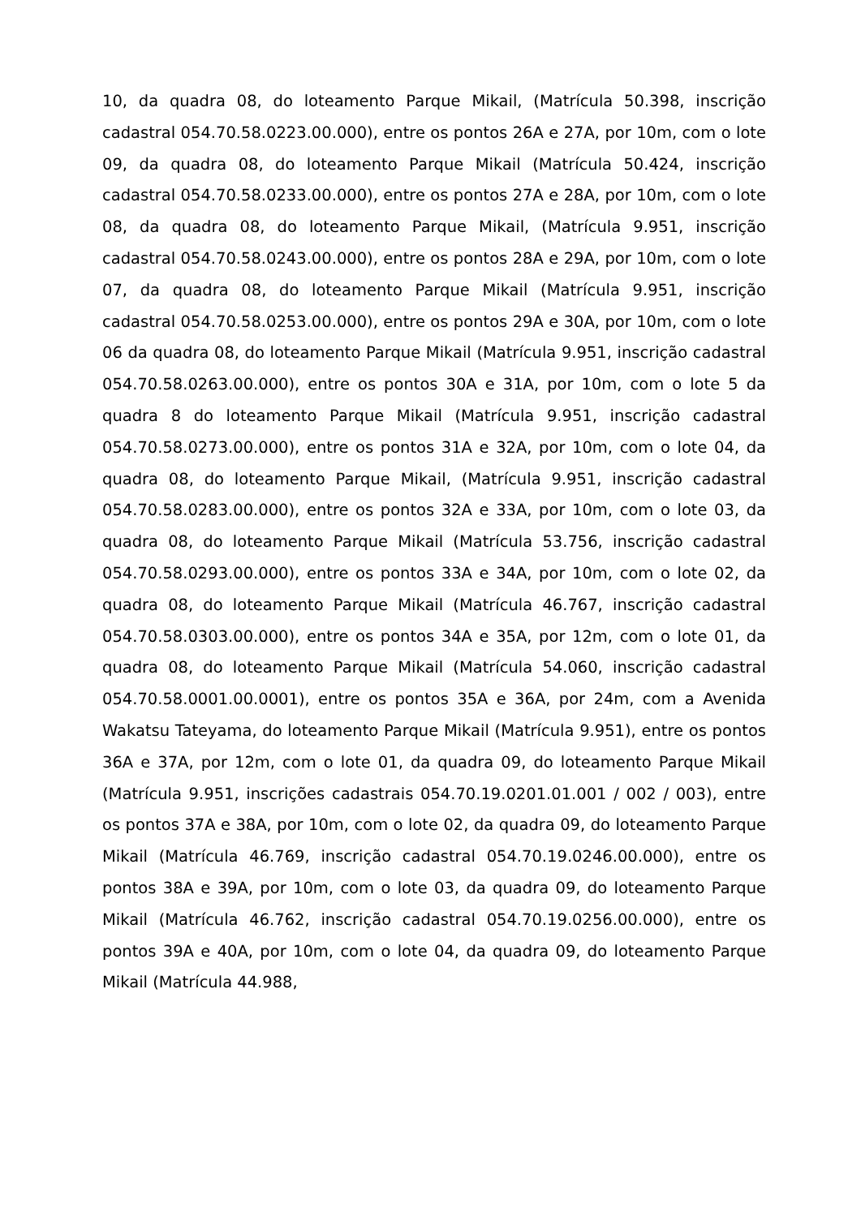10, da quadra 08, do loteamento Parque Mikail, (Matrícula 50.398, inscrição cadastral 054.70.58.0223.00.000), entre os pontos 26A e 27A, por 10m, com o lote 09, da quadra 08, do loteamento Parque Mikail (Matrícula 50.424, inscrição cadastral 054.70.58.0233.00.000), entre os pontos 27A e 28A, por 10m, com o lote 08, da quadra 08, do loteamento Parque Mikail, (Matrícula 9.951, inscrição cadastral 054.70.58.0243.00.000), entre os pontos 28A e 29A, por 10m, com o lote 07, da quadra 08, do loteamento Parque Mikail (Matrícula 9.951, inscrição cadastral 054.70.58.0253.00.000), entre os pontos 29A e 30A, por 10m, com o lote 06 da quadra 08, do loteamento Parque Mikail (Matrícula 9.951, inscrição cadastral 054.70.58.0263.00.000), entre os pontos 30A e 31A, por 10m, com o lote 5 da quadra 8 do loteamento Parque Mikail (Matrícula 9.951, inscrição cadastral 054.70.58.0273.00.000), entre os pontos 31A e 32A, por 10m, com o lote 04, da quadra 08, do loteamento Parque Mikail, (Matrícula 9.951, inscrição cadastral 054.70.58.0283.00.000), entre os pontos 32A e 33A, por 10m, com o lote 03, da quadra 08, do loteamento Parque Mikail (Matrícula 53.756, inscrição cadastral 054.70.58.0293.00.000), entre os pontos 33A e 34A, por 10m, com o lote 02, da quadra 08, do loteamento Parque Mikail (Matrícula 46.767, inscrição cadastral 054.70.58.0303.00.000), entre os pontos 34A e 35A, por 12m, com o lote 01, da quadra 08, do loteamento Parque Mikail (Matrícula 54.060, inscrição cadastral 054.70.58.0001.00.0001), entre os pontos 35A e 36A, por 24m, com a Avenida Wakatsu Tateyama, do loteamento Parque Mikail (Matrícula 9.951), entre os pontos 36A e 37A, por 12m, com o lote 01, da quadra 09, do loteamento Parque Mikail (Matrícula 9.951, inscrições cadastrais 054.70.19.0201.01.001 / 002 / 003), entre os pontos 37A e 38A, por 10m, com o lote 02, da quadra 09, do loteamento Parque Mikail (Matrícula 46.769, inscrição cadastral 054.70.19.0246.00.000), entre os pontos 38A e 39A, por 10m, com o lote 03, da quadra 09, do loteamento Parque Mikail (Matrícula 46.762, inscrição cadastral 054.70.19.0256.00.000), entre os pontos 39A e 40A, por 10m, com o lote 04, da quadra 09, do loteamento Parque Mikail (Matrícula 44.988,